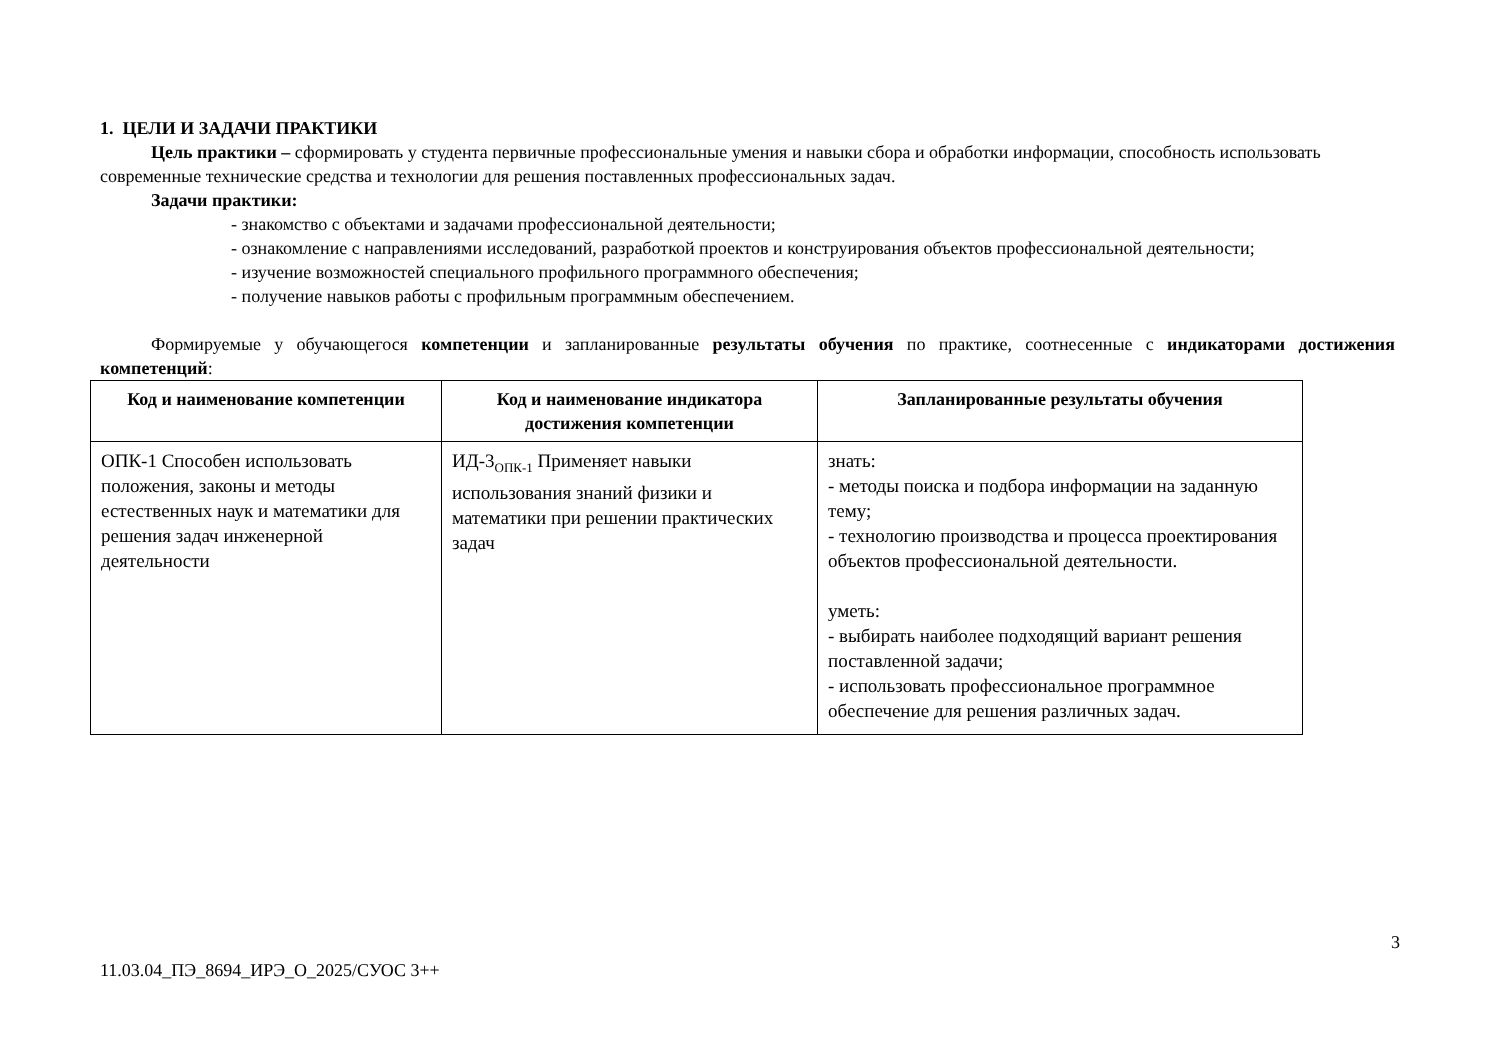1. ЦЕЛИ И ЗАДАЧИ ПРАКТИКИ
Цель практики – сформировать у студента первичные профессиональные умения и навыки сбора и обработки информации, способность использовать современные технические средства и технологии для решения поставленных профессиональных задач.
Задачи практики:
- знакомство с объектами и задачами профессиональной деятельности;
- ознакомление с направлениями исследований, разработкой проектов и конструирования объектов профессиональной деятельности;
- изучение возможностей специального профильного программного обеспечения;
- получение навыков работы с профильным программным обеспечением.
Формируемые у обучающегося компетенции и запланированные результаты обучения по практике, соотнесенные с индикаторами достижения компетенций:
| Код и наименование компетенции | Код и наименование индикатора достижения компетенции | Запланированные результаты обучения |
| --- | --- | --- |
| ОПК-1 Способен использовать положения, законы и методы естественных наук и математики для решения задач инженерной деятельности | ИД-3<sub>ОПК-1</sub> Применяет навыки использования знаний физики и математики при решении практических задач | знать: - методы поиска и подбора информации на заданную тему; - технологию производства и процесса проектирования объектов профессиональной деятельности. уметь: - выбирать наиболее подходящий вариант решения поставленной задачи; - использовать профессиональное программное обеспечение для решения различных задач. |
3
11.03.04_ПЭ_8694_ИРЭ_О_2025/СУОС 3++